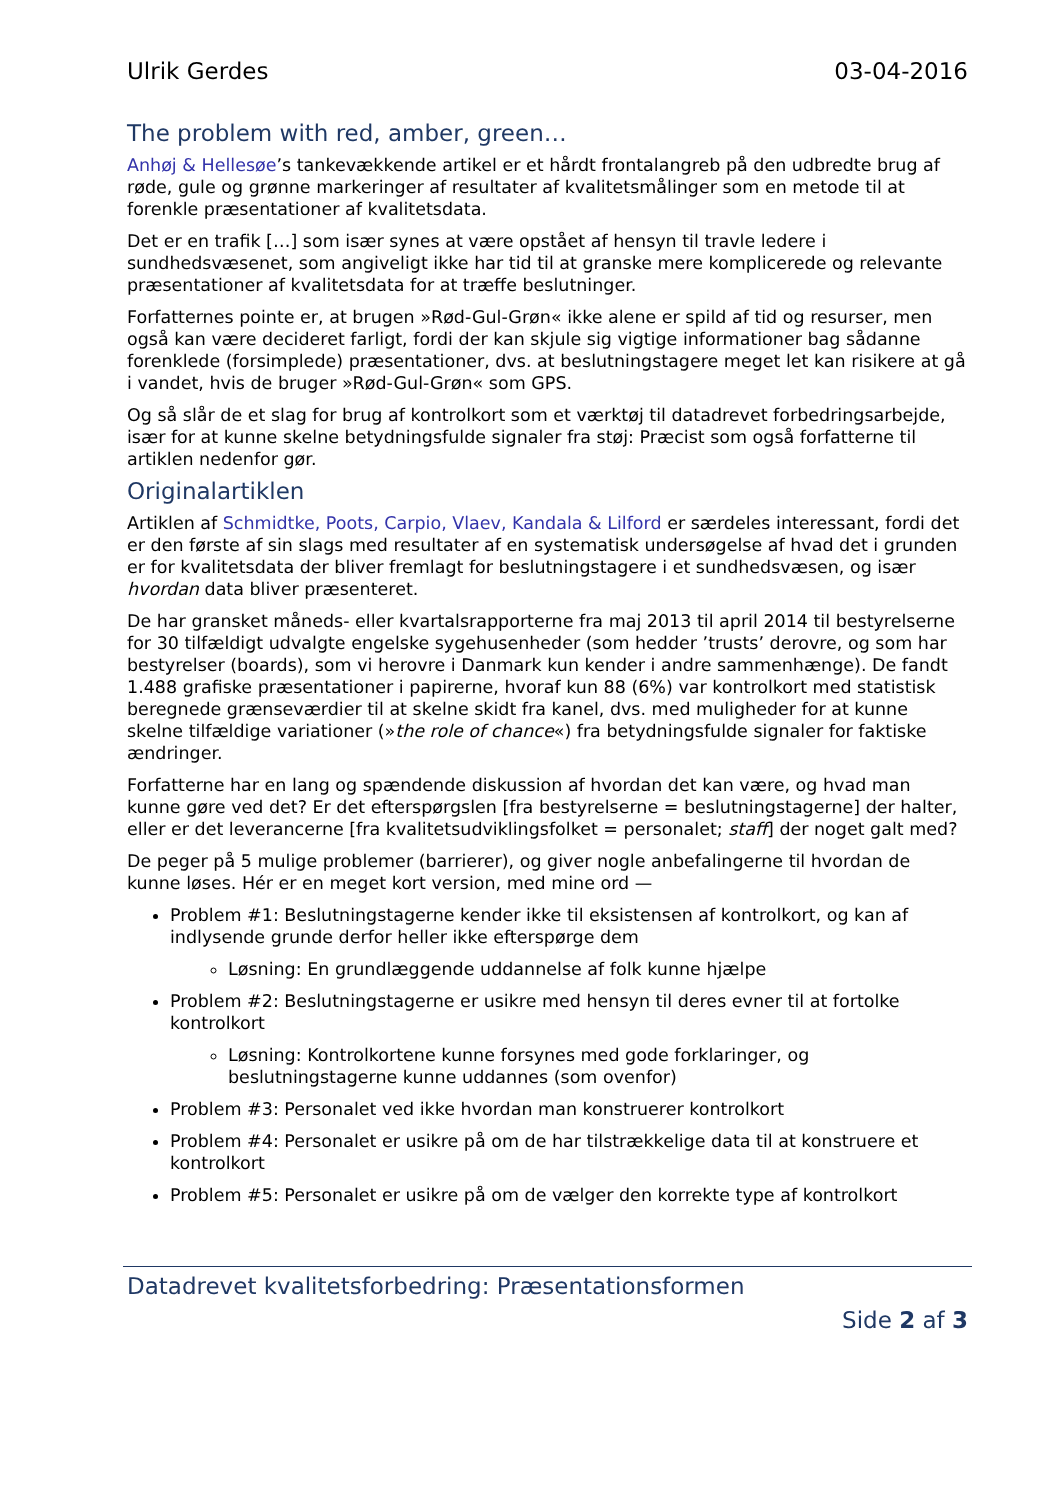Ulrik Gerdes 03-04-2016
The problem with red, amber, green…
Anhøj & Hellesøe’s tankevækkende artikel er et hårdt frontalangreb på den udbredte brug af røde, gule og grønne markeringer af resultater af kvalitetsmålinger som en metode til at forenkle præsentationer af kvalitetsdata.
Det er en trafik […] som især synes at være opstået af hensyn til travle ledere i sundhedsvæsenet, som angiveligt ikke har tid til at granske mere komplicerede og relevante præsentationer af kvalitetsdata for at træffe beslutninger.
Forfatternes pointe er, at brugen »Rød-Gul-Grøn« ikke alene er spild af tid og resurser, men også kan være decideret farligt, fordi der kan skjule sig vigtige informationer bag sådanne forenklede (forsimplede) præsentationer, dvs. at beslutningstagere meget let kan risikere at gå i vandet, hvis de bruger »Rød-Gul-Grøn« som GPS.
Og så slår de et slag for brug af kontrolkort som et værktøj til datadrevet forbedringsarbejde, især for at kunne skelne betydningsfulde signaler fra støj: Præcist som også forfatterne til artiklen nedenfor gør.
Originalartiklen
Artiklen af Schmidtke, Poots, Carpio, Vlaev, Kandala & Lilford er særdeles interessant, fordi det er den første af sin slags med resultater af en systematisk undersøgelse af hvad det i grunden er for kvalitetsdata der bliver fremlagt for beslutningstagere i et sundhedsvæsen, og især hvordan data bliver præsenteret.
De har gransket måneds- eller kvartalsrapporterne fra maj 2013 til april 2014 til bestyrelserne for 30 tilfældigt udvalgte engelske sygehusenheder (som hedder ’trusts’ derovre, og som har bestyrelser (boards), som vi herovre i Danmark kun kender i andre sammenhænge). De fandt 1.488 grafiske præsentationer i papirerne, hvoraf kun 88 (6%) var kontrolkort med statistisk beregnede grænseværdier til at skelne skidt fra kanel, dvs. med muligheder for at kunne skelne tilfældige variationer (»the role of chance«) fra betydningsfulde signaler for faktiske ændringer.
Forfatterne har en lang og spændende diskussion af hvordan det kan være, og hvad man kunne gøre ved det? Er det efterspørgslen [fra bestyrelserne = beslutningstagerne] der halter, eller er det leverancerne [fra kvalitetsudviklingsfolket = personalet; staff] der noget galt med?
De peger på 5 mulige problemer (barrierer), og giver nogle anbefalingerne til hvordan de kunne løses. Hér er en meget kort version, med mine ord —
Problem #1: Beslutningstagerne kender ikke til eksistensen af kontrolkort, og kan af indlysende grunde derfor heller ikke efterspørge dem
Løsning: En grundlæggende uddannelse af folk kunne hjælpe
Problem #2: Beslutningstagerne er usikre med hensyn til deres evner til at fortolke kontrolkort
Løsning: Kontrolkortene kunne forsynes med gode forklaringer, og beslutningstagerne kunne uddannes (som ovenfor)
Problem #3: Personalet ved ikke hvordan man konstruerer kontrolkort
Problem #4: Personalet er usikre på om de har tilstrækkelige data til at konstruere et kontrolkort
Problem #5: Personalet er usikre på om de vælger den korrekte type af kontrolkort
Datadrevet kvalitetsforbedring: Præsentationsformen
Side 2 af 3